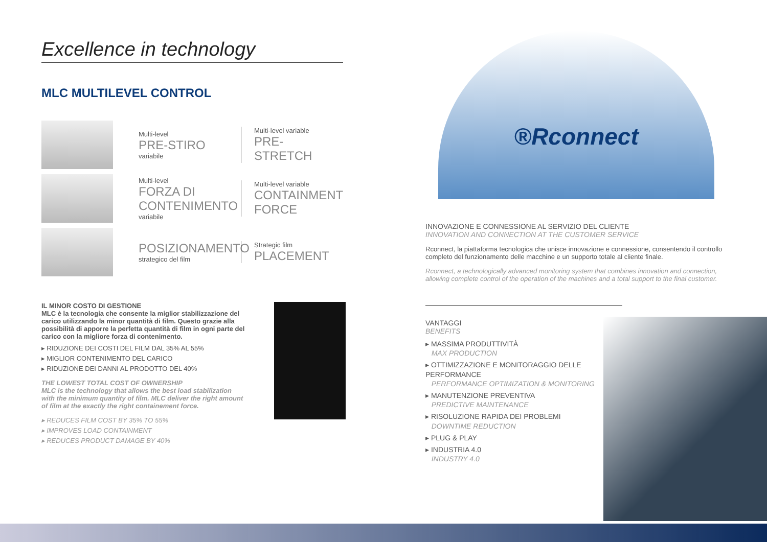Excellence in technology
MLC MULTILEVEL CONTROL
Multi-level
PRE-STIRO
variabile
Multi-level variable
PRE-STRETCH
Multi-level
FORZA DI CONTENIMENTO
variabile
Multi-level variable
CONTAINMENT FORCE
POSIZIONAMENTO
strategico del film
Strategic film
PLACEMENT
IL MINOR COSTO DI GESTIONE
MLC è la tecnologia che consente la miglior stabilizzazione del carico utilizzando la minor quantità di film. Questo grazie alla possibilità di apporre la perfetta quantità di film in ogni parte del carico con la migliore forza di contenimento.
▸ RIDUZIONE DEI COSTI DEL FILM DAL 35% AL 55%
▸ MIGLIOR CONTENIMENTO DEL CARICO
▸ RIDUZIONE DEI DANNI AL PRODOTTO DEL 40%
THE LOWEST TOTAL COST OF OWNERSHIP
MLC is the technology that allows the best load stabilization with the minimum quantity of film. MLC deliver the right amount of film at the exactly the right containement force.
▸ REDUCES FILM COST BY 35% TO 55%
▸ IMPROVES LOAD CONTAINMENT
▸ REDUCES PRODUCT DAMAGE BY 40%
®Rconnect
INNOVAZIONE E CONNESSIONE AL SERVIZIO DEL CLIENTE
INNOVATION AND CONNECTION AT THE CUSTOMER SERVICE
Rconnect, la piattaforma tecnologica che unisce innovazione e connessione, consentendo il controllo completo del funzionamento delle macchine e un supporto totale al cliente finale.
Rconnect, a technologically advanced monitoring system that combines innovation and connection, allowing complete control of the operation of the machines and a total support to the final customer.
VANTAGGI
BENEFITS
▸ MASSIMA PRODUTTIVITÀ
MAX PRODUCTION
▸ OTTIMIZZAZIONE E MONITORAGGIO DELLE PERFORMANCE
PERFORMANCE OPTIMIZATION & MONITORING
▸ MANUTENZIONE PREVENTIVA
PREDICTIVE MAINTENANCE
▸ RISOLUZIONE RAPIDA DEI PROBLEMI
DOWNTIME REDUCTION
▸ PLUG & PLAY
▸ INDUSTRIA 4.0
INDUSTRY 4.0